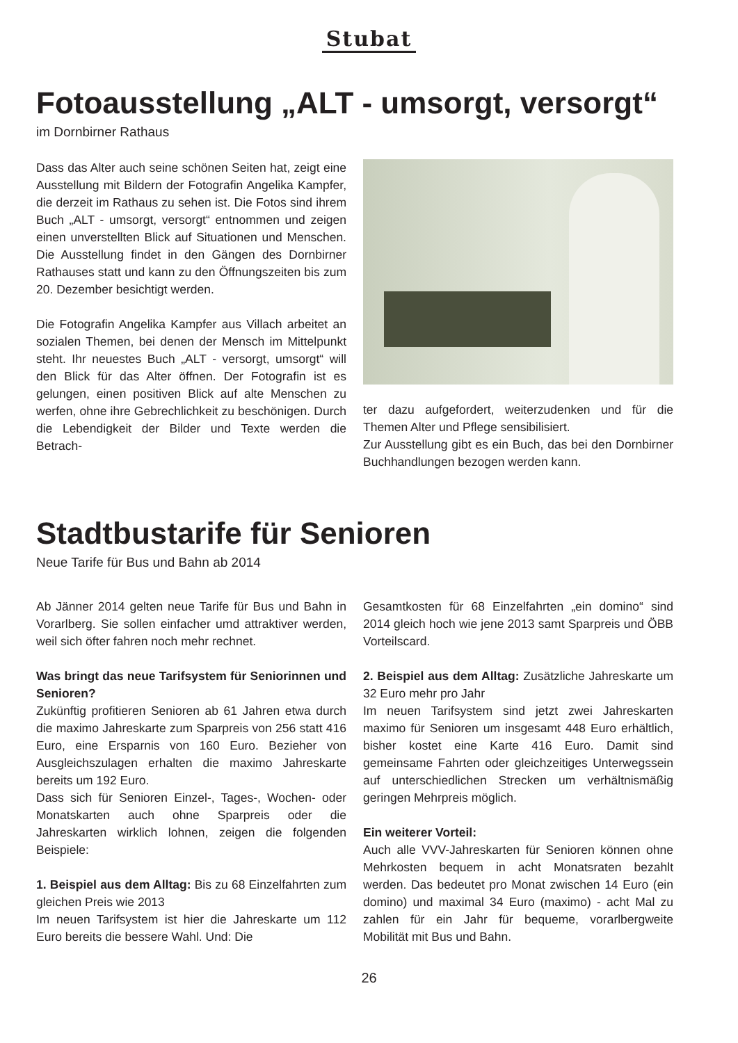Stubat
Fotoausstellung „ALT - umsorgt, versorgt“
im Dornbirner Rathaus
Dass das Alter auch seine schönen Seiten hat, zeigt eine Ausstellung mit Bildern der Fotografin Angelika Kampfer, die derzeit im Rathaus zu sehen ist. Die Fotos sind ihrem Buch „ALT - umsorgt, versorgt“ entnommen und zeigen einen unverstellten Blick auf Situationen und Menschen. Die Ausstellung findet in den Gängen des Dornbirner Rathauses statt und kann zu den Öffnungszeiten bis zum 20. Dezember besichtigt werden.
Die Fotografin Angelika Kampfer aus Villach arbeitet an sozialen Themen, bei denen der Mensch im Mittelpunkt steht. Ihr neuestes Buch „ALT - versorgt, umsorgt“ will den Blick für das Alter öffnen. Der Fotografin ist es gelungen, einen positiven Blick auf alte Menschen zu werfen, ohne ihre Gebrechlichkeit zu beschönigen. Durch die Lebendigkeit der Bilder und Texte werden die Betrach-
ter dazu aufgefordert, weiterzudenken und für die Themen Alter und Pflege sensibilisiert.
Zur Ausstellung gibt es ein Buch, das bei den Dornbirner Buchhandlungen bezogen werden kann.
Stadtbustarife für Senioren
Neue Tarife für Bus und Bahn ab 2014
Ab Jänner 2014 gelten neue Tarife für Bus und Bahn in Vorarlberg. Sie sollen einfacher umd attraktiver werden, weil sich öfter fahren noch mehr rechnet.
Was bringt das neue Tarifsystem für Seniorinnen und Senioren?
Zukünftig profitieren Senioren ab 61 Jahren etwa durch die maximo Jahreskarte zum Sparpreis von 256 statt 416 Euro, eine Ersparnis von 160 Euro. Bezieher von Ausgleichszulagen erhalten die maximo Jahreskarte bereits um 192 Euro.
Dass sich für Senioren Einzel-, Tages-, Wochen- oder Monatskarten auch ohne Sparpreis oder die Jahreskarten wirklich lohnen, zeigen die folgenden Beispiele:
1. Beispiel aus dem Alltag: Bis zu 68 Einzelfahrten zum gleichen Preis wie 2013
Im neuen Tarifsystem ist hier die Jahreskarte um 112 Euro bereits die bessere Wahl. Und: Die
Gesamtkosten für 68 Einzelfahrten „ein domino“ sind 2014 gleich hoch wie jene 2013 samt Sparpreis und ÖBB Vorteilscard.
2. Beispiel aus dem Alltag: Zusätzliche Jahreskarte um 32 Euro mehr pro Jahr
Im neuen Tarifsystem sind jetzt zwei Jahreskarten maximo für Senioren um insgesamt 448 Euro erhältlich, bisher kostet eine Karte 416 Euro. Damit sind gemeinsame Fahrten oder gleichzeitiges Unterwegssein auf unterschiedlichen Strecken um verhältnismäßig geringen Mehrpreis möglich.
Ein weiterer Vorteil:
Auch alle VVV-Jahreskarten für Senioren können ohne Mehrkosten bequem in acht Monatsraten bezahlt werden. Das bedeutet pro Monat zwischen 14 Euro (ein domino) und maximal 34 Euro (maximo) - acht Mal zu zahlen für ein Jahr für bequeme, vorarlbergweite Mobilität mit Bus und Bahn.
26